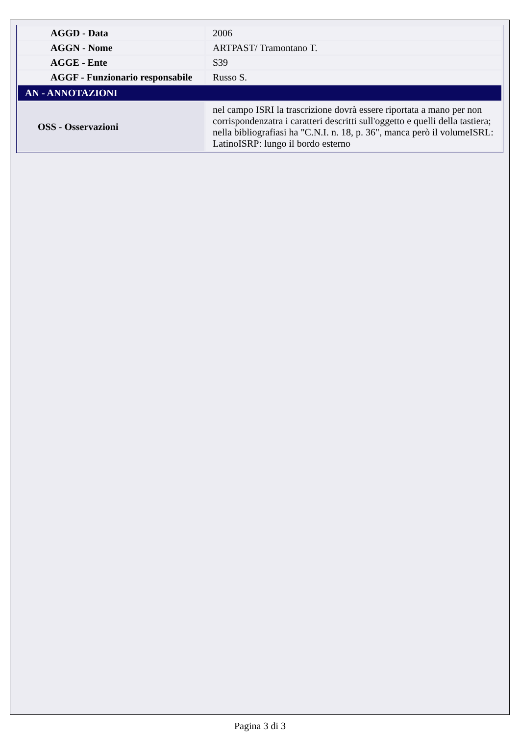| AGGD - Data | 2006 |
| AGGN - Nome | ARTPAST/ Tramontano T. |
| AGGE - Ente | S39 |
| AGGF - Funzionario responsabile | Russo S. |
| AN - ANNOTAZIONI | |
| OSS - Osservazioni | nel campo ISRI la trascrizione dovrà essere riportata a mano per non corrispondenzatra i caratteri descritti sull'oggetto e quelli della tastiera; nella bibliografiasi ha "C.N.I. n. 18, p. 36", manca però il volumeISRL: LatinoISRP: lungo il bordo esterno |
Pagina 3 di 3